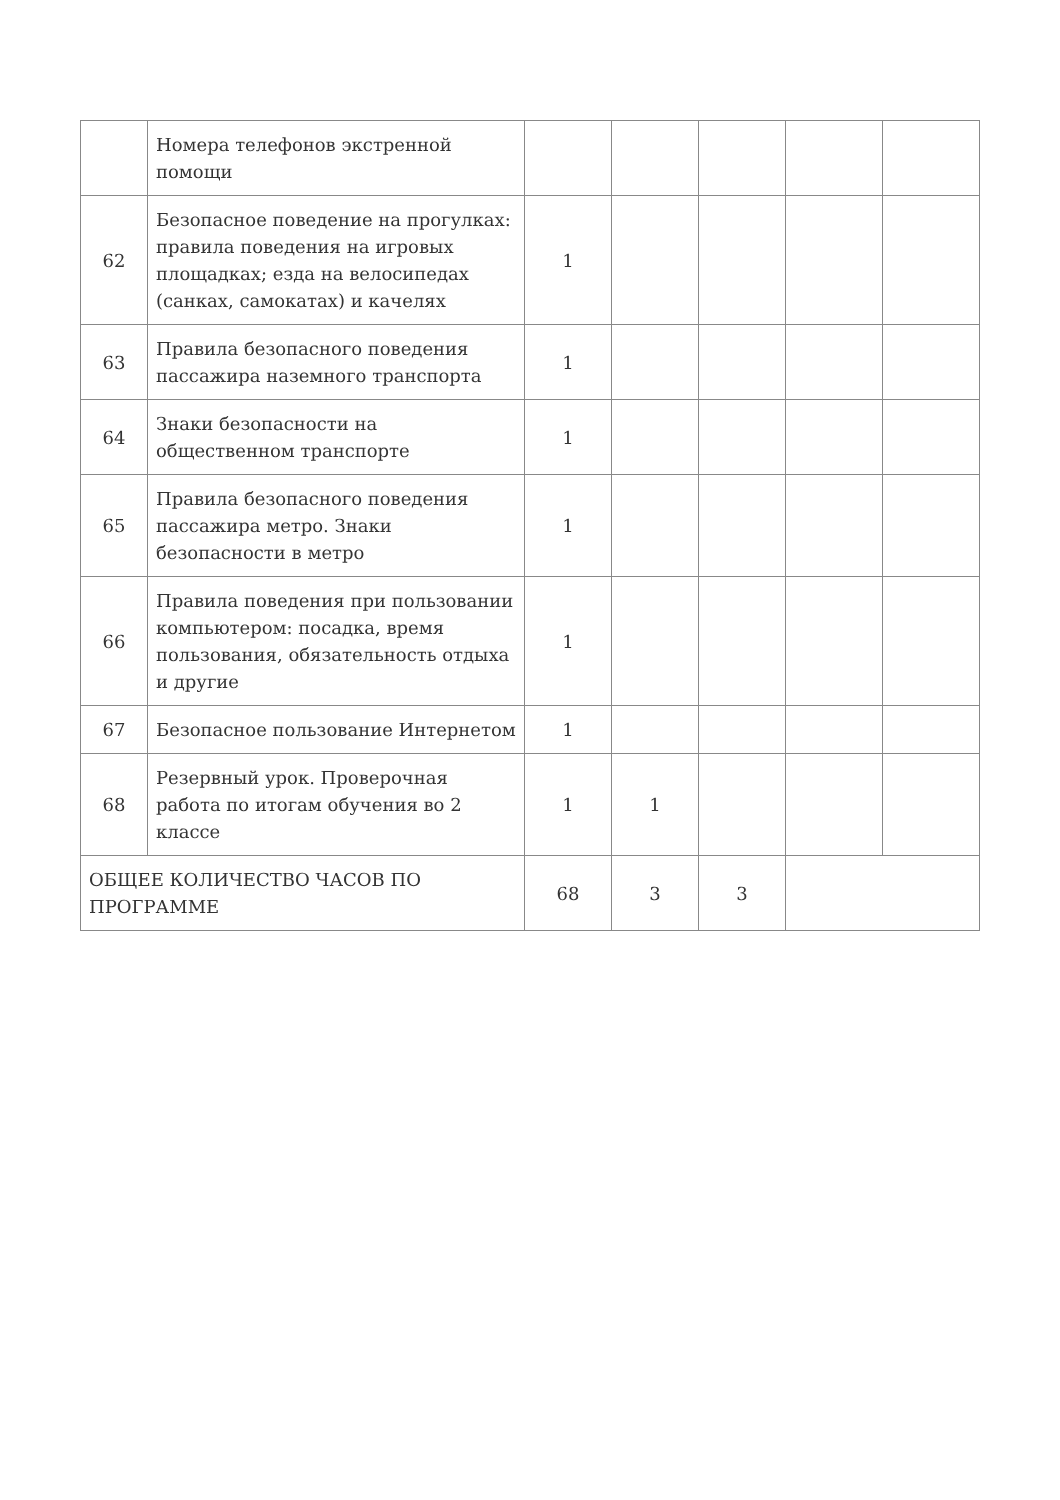| | Номера телефонов экстренной помощи | | | | | |
| 62 | Безопасное поведение на прогулках: правила поведения на игровых площадках; езда на велосипедах (санках, самокатах) и качелях | 1 | | | | |
| 63 | Правила безопасного поведения пассажира наземного транспорта | 1 | | | | |
| 64 | Знаки безопасности на общественном транспорте | 1 | | | | |
| 65 | Правила безопасного поведения пассажира метро. Знаки безопасности в метро | 1 | | | | |
| 66 | Правила поведения при пользовании компьютером: посадка, время пользования, обязательность отдыха и другие | 1 | | | | |
| 67 | Безопасное пользование Интернетом | 1 | | | | |
| 68 | Резервный урок. Проверочная работа по итогам обучения во 2 классе | 1 | 1 | | | |
| ОБЩЕЕ КОЛИЧЕСТВО ЧАСОВ ПО ПРОГРАММЕ | | 68 | 3 | 3 | | |